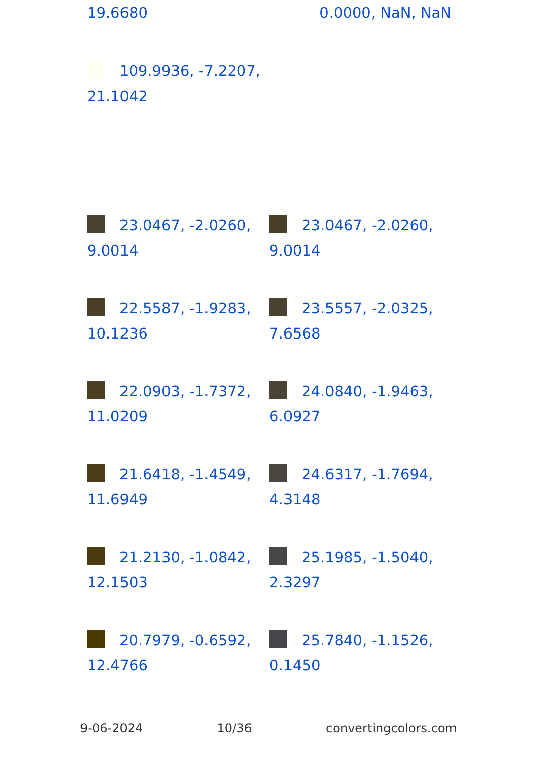19.6680 0.0000, NaN, NaN
109.9936, -7.2207, 21.1042
23.0467, -2.0260, 9.0014
23.0467, -2.0260, 9.0014
22.5587, -1.9283, 10.1236
23.5557, -2.0325, 7.6568
22.0903, -1.7372, 11.0209
24.0840, -1.9463, 6.0927
21.6418, -1.4549, 11.6949
24.6317, -1.7694, 4.3148
21.2130, -1.0842, 12.1503
25.1985, -1.5040, 2.3297
20.7979, -0.6592, 12.4766
25.7840, -1.1526, 0.1450
9-06-2024 10/36 convertingcolors.com